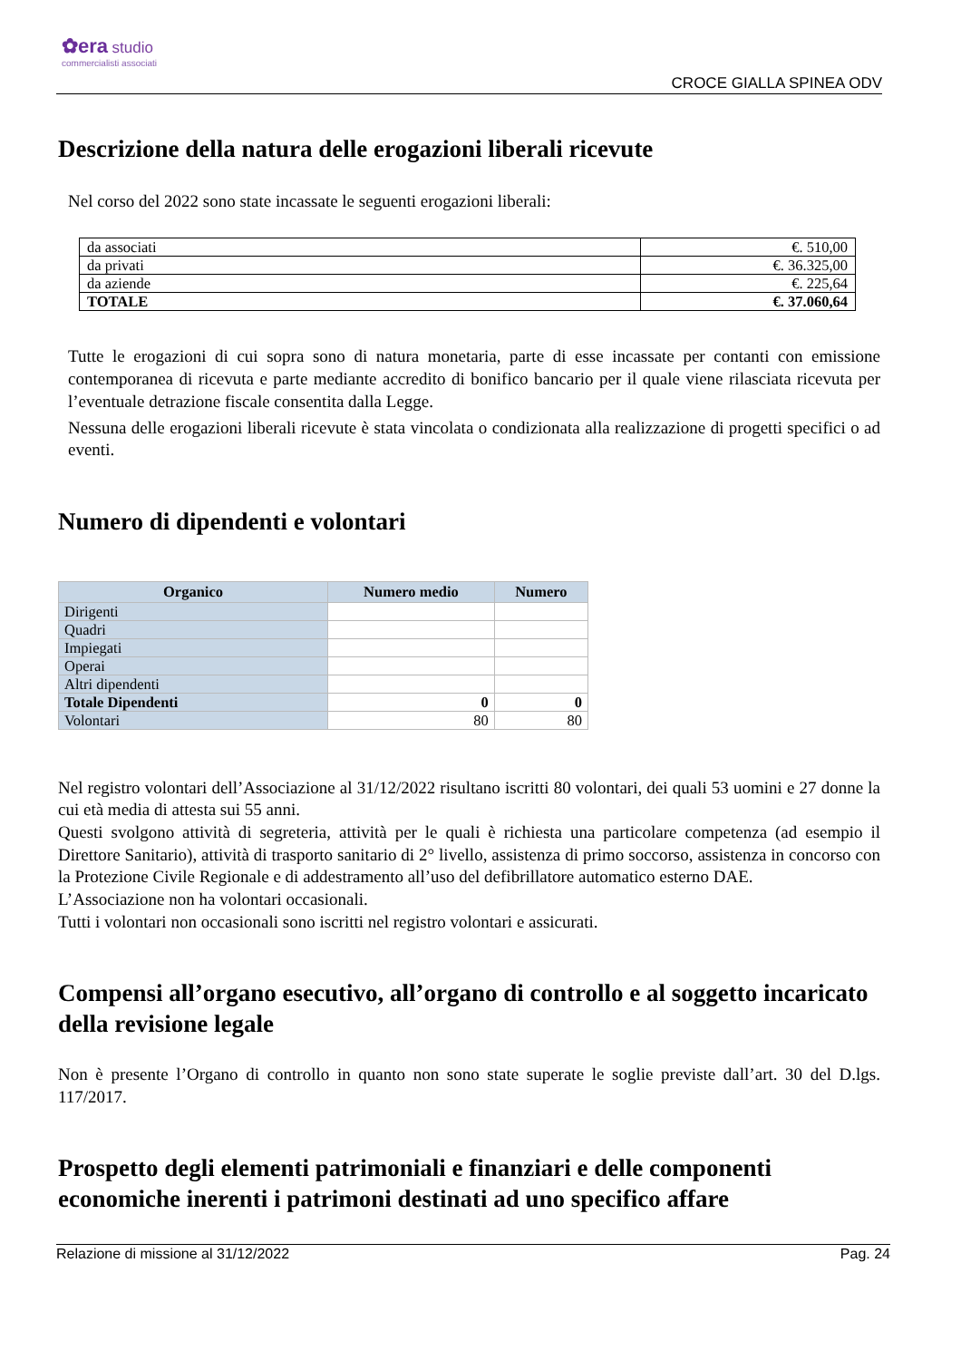✿era studio
commercialisti associati
CROCE GIALLA SPINEA ODV
Descrizione della natura delle erogazioni liberali ricevute
Nel corso del 2022 sono state incassate le seguenti erogazioni liberali:
| da associati | €. 510,00 |
| da privati | €. 36.325,00 |
| da aziende | €. 225,64 |
| TOTALE | €. 37.060,64 |
Tutte le erogazioni di cui sopra sono di natura monetaria, parte di esse incassate per contanti con emissione contemporanea di ricevuta e parte mediante accredito di bonifico bancario per il quale viene rilasciata ricevuta per l’eventuale detrazione fiscale consentita dalla Legge.
Nessuna delle erogazioni liberali ricevute è stata vincolata o condizionata alla realizzazione di progetti specifici o ad eventi.
Numero di dipendenti e volontari
| Organico | Numero medio | Numero |
| --- | --- | --- |
| Dirigenti | | |
| Quadri | | |
| Impiegati | | |
| Operai | | |
| Altri dipendenti | | |
| Totale Dipendenti | 0 | 0 |
| Volontari | 80 | 80 |
Nel registro volontari dell’Associazione al 31/12/2022 risultano iscritti 80 volontari, dei quali 53 uomini e 27 donne la cui età media di attesta sui 55 anni.
Questi svolgono attività di segreteria, attività per le quali è richiesta una particolare competenza (ad esempio il Direttore Sanitario), attività di trasporto sanitario di 2° livello, assistenza di primo soccorso, assistenza in concorso con la Protezione Civile Regionale e di addestramento all’uso del defibrillatore automatico esterno DAE.
L’Associazione non ha volontari occasionali.
Tutti i volontari non occasionali sono iscritti nel registro volontari e assicurati.
Compensi all’organo esecutivo, all’organo di controllo e al soggetto incaricato della revisione legale
Non è presente l’Organo di controllo in quanto non sono state superate le soglie previste dall’art. 30 del D.lgs. 117/2017.
Prospetto degli elementi patrimoniali e finanziari e delle componenti economiche inerenti i patrimoni destinati ad uno specifico affare
Relazione di missione al 31/12/2022 Pag. 24